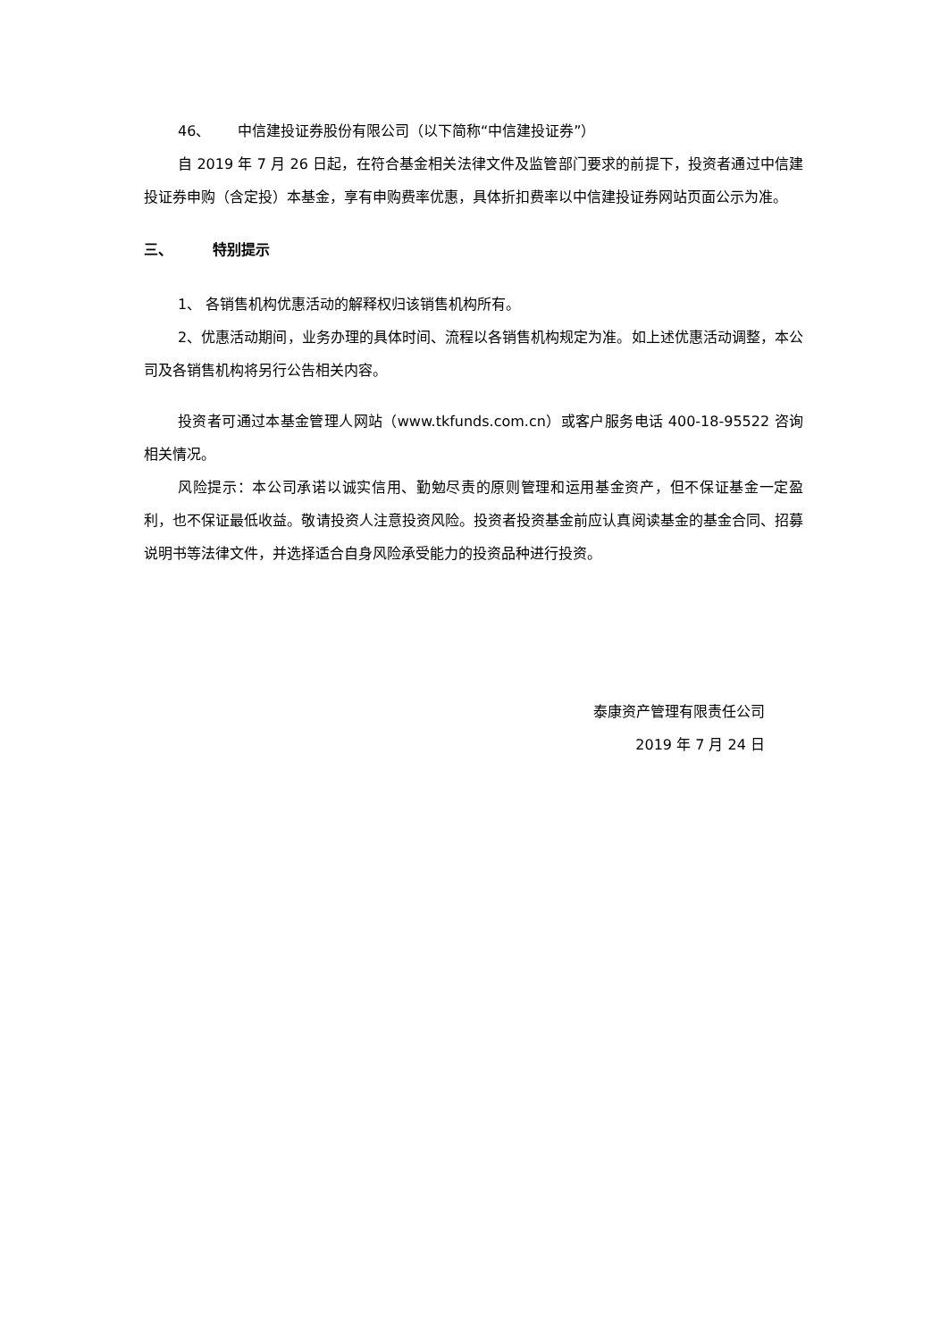46、 中信建投证券股份有限公司（以下简称“中信建投证券”）
自 2019 年 7 月 26 日起，在符合基金相关法律文件及监管部门要求的前提下，投资者通过中信建投证券申购（含定投）本基金，享有申购费率优惠，具体折扣费率以中信建投证券网站页面公示为准。
三、 特别提示
1、 各销售机构优惠活动的解释权归该销售机构所有。
2、优惠活动期间，业务办理的具体时间、流程以各销售机构规定为准。如上述优惠活动调整，本公司及各销售机构将另行公告相关内容。
投资者可通过本基金管理人网站（www.tkfunds.com.cn）或客户服务电话 400-18-95522 咨询相关情况。
风险提示：本公司承诺以诚实信用、勤勉尽责的原则管理和运用基金资产，但不保证基金一定盈利，也不保证最低收益。敬请投资人注意投资风险。投资者投资基金前应认真阅读基金的基金合同、招募说明书等法律文件，并选择适合自身风险承受能力的投资品种进行投资。
泰康资产管理有限责任公司
2019 年 7 月 24 日